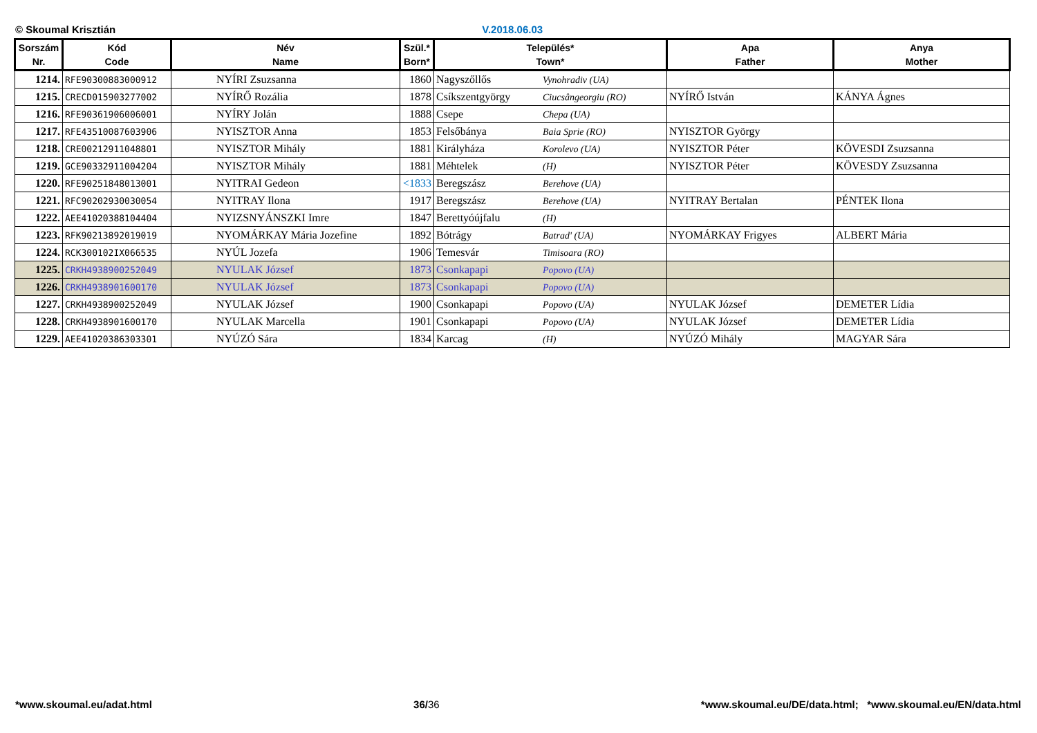© Skoumal Krisztián V.2018.06.03
| Sorszám Nr. | Kód Code | Név Name | Szül.* Born* | Település* Town* | Apa Father | Anya Mother |
| --- | --- | --- | --- | --- | --- | --- |
| 1214. | RFE90300883000912 | NYÍRI Zsuzsanna | 1860 | Nagyszőllős Vynohradiv (UA) | | |
| 1215. | CRECD015903277002 | NYÍRŐ Rozália | 1878 | Csíkszentgyörgy Ciucsângeorgiu (RO) | NYÍRŐ István | KÁNYA Ágnes |
| 1216. | RFE90361906006001 | NYÍRY Jolán | 1888 | Csepe Chepa (UA) | | |
| 1217. | RFE43510087603906 | NYISZTOR Anna | 1853 | Felsőbánya Baia Sprie (RO) | NYISZTOR György | |
| 1218. | CRE00212911048801 | NYISZTOR Mihály | 1881 | Királyháza Korolevo (UA) | NYISZTOR Péter | KÖVESDI Zsuzsanna |
| 1219. | GCE90332911004204 | NYISZTOR Mihály | 1881 | Méhtelek (H) | NYISZTOR Péter | KÖVESDY Zsuzsanna |
| 1220. | RFE90251848013001 | NYITRAI Gedeon | <1833 | Beregszász Berehove (UA) | | |
| 1221. | RFC90202930030054 | NYITRAY Ilona | 1917 | Beregszász Berehove (UA) | NYITRAY Bertalan | PÉNTEK Ilona |
| 1222. | AEE41020388104404 | NYIZSNYÁNSZKI Imre | 1847 | Berettyóújfalu (H) | | |
| 1223. | RFK90213892019019 | NYOMÁRKAY Mária Jozefine | 1892 | Bótrágy Batrad' (UA) | NYOMÁRKAY Frigyes | ALBERT Mária |
| 1224. | RCK300102IX066535 | NYÚL Jozefa | 1906 | Temesvár Timisoara (RO) | | |
| 1225. | CRKH4938900252049 | NYULAK József | 1873 | Csonkapapi Popovo (UA) | | |
| 1226. | CRKH4938901600170 | NYULAK József | 1873 | Csonkapapi Popovo (UA) | | |
| 1227. | CRKH4938900252049 | NYULAK József | 1900 | Csonkapapi Popovo (UA) | NYULAK József | DEMETER Lídia |
| 1228. | CRKH4938901600170 | NYULAK Marcella | 1901 | Csonkapapi Popovo (UA) | NYULAK József | DEMETER Lídia |
| 1229. | AEE41020386303301 | NYÚZÓ Sára | 1834 | Karcag (H) | NYÚZÓ Mihály | MAGYAR Sára |
*www.skoumal.eu/adat.html 36/36 *www.skoumal.eu/DE/data.html; *www.skoumal.eu/EN/data.html